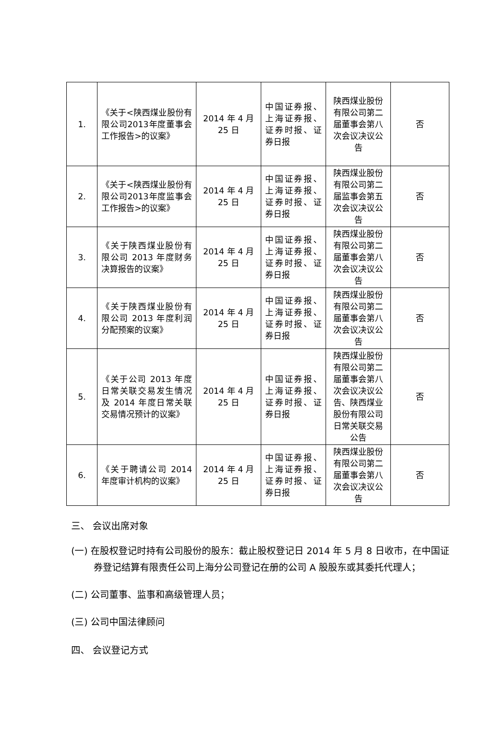| 1. | 《关于<陕西煤业股份有限公司2013年度董事会工作报告>的议案》 | 2014 年 4 月 25 日 | 中国证券报、上海证券报、证券时报、证券日报 | 陕西煤业股份有限公司第二届董事会第八次会议决议公告 | 否 |
| 2. | 《关于<陕西煤业股份有限公司2013年度监事会工作报告>的议案》 | 2014 年 4 月 25 日 | 中国证券报、上海证券报、证券时报、证券日报 | 陕西煤业股份有限公司第二届监事会第五次会议决议公告 | 否 |
| 3. | 《关于陕西煤业股份有限公司 2013 年度财务决算报告的议案》 | 2014 年 4 月 25 日 | 中国证券报、上海证券报、证券时报、证券日报 | 陕西煤业股份有限公司第二届董事会第八次会议决议公告 | 否 |
| 4. | 《关于陕西煤业股份有限公司 2013 年度利润分配预案的议案》 | 2014 年 4 月 25 日 | 中国证券报、上海证券报、证券时报、证券日报 | 陕西煤业股份有限公司第二届董事会第八次会议决议公告 | 否 |
| 5. | 《关于公司 2013 年度日常关联交易发生情况及 2014 年度日常关联交易情况预计的议案》 | 2014 年 4 月 25 日 | 中国证券报、上海证券报、证券时报、证券日报 | 陕西煤业股份有限公司第二届董事会第八次会议决议公告、陕西煤业股份有限公司日常关联交易公告 | 否 |
| 6. | 《关于聘请公司 2014 年度审计机构的议案》 | 2014 年 4 月 25 日 | 中国证券报、上海证券报、证券时报、证券日报 | 陕西煤业股份有限公司第二届董事会第八次会议决议公告 | 否 |
三、 会议出席对象
(一) 在股权登记时持有公司股份的股东：截止股权登记日 2014 年 5 月 8 日收市，在中国证券登记结算有限责任公司上海分公司登记在册的公司 A 股股东或其委托代理人；
(二) 公司董事、监事和高级管理人员；
(三) 公司中国法律顾问
四、 会议登记方式